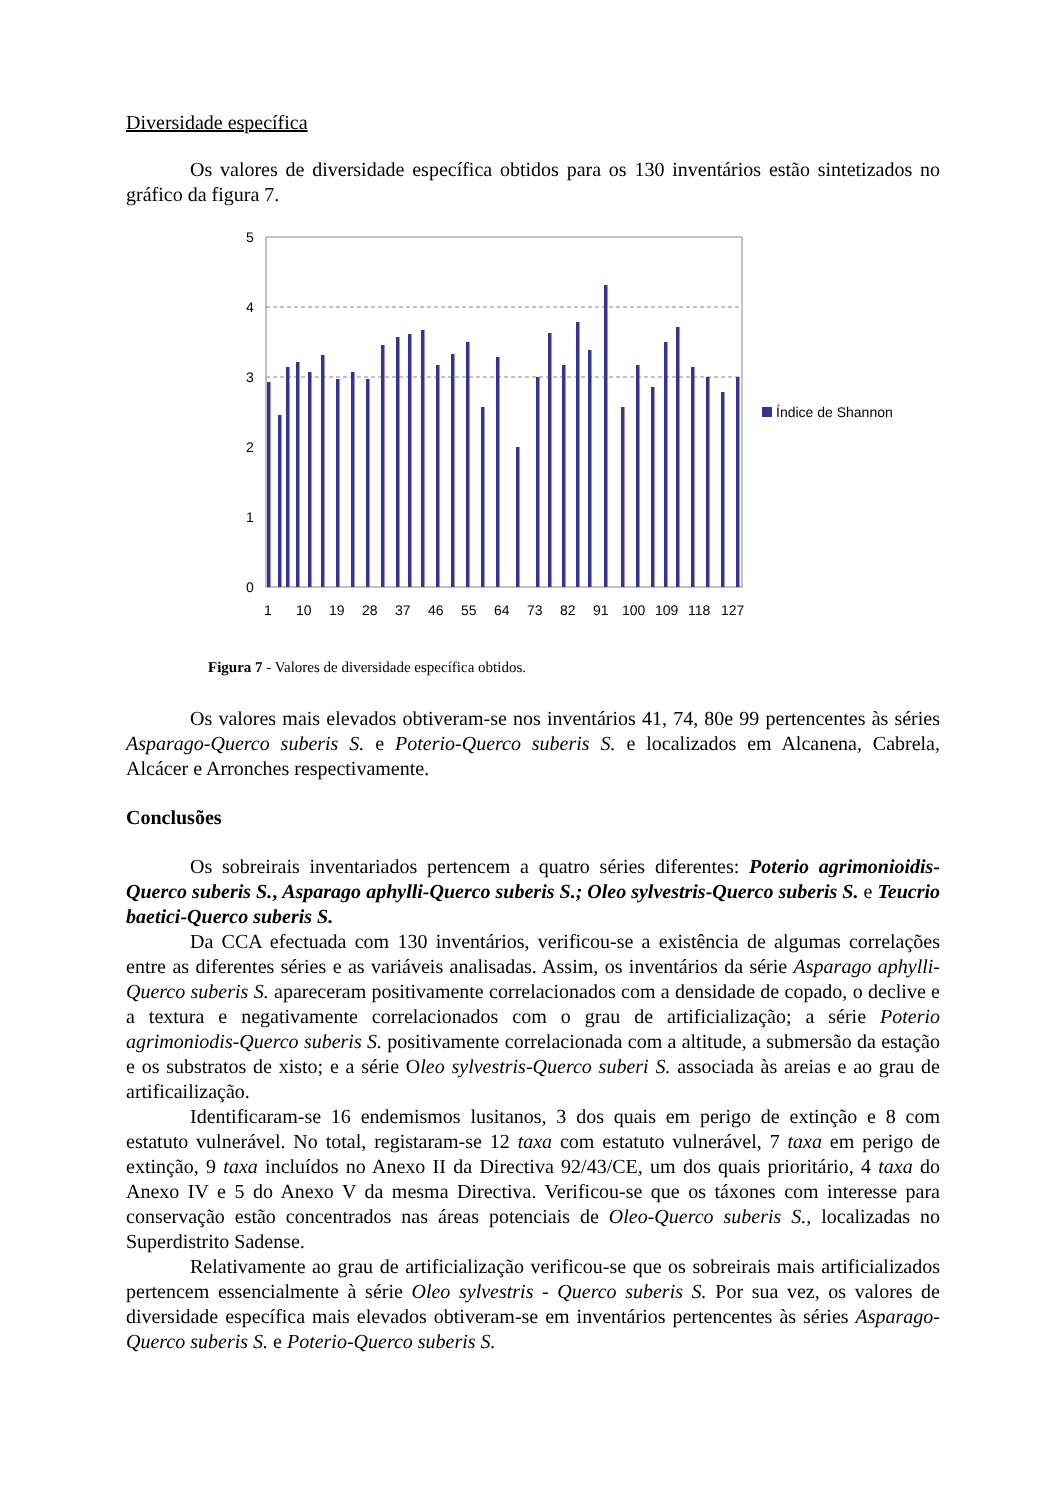Diversidade específica
Os valores de diversidade específica obtidos para os 130 inventários estão sintetizados no gráfico da figura 7.
5
4
3
2
1
0
1
10
19
28
37
46
55
64
73
82
91
100
109
118
127
Índice de Shannon
Figura 7 - Valores de diversidade específica obtidos.
Os valores mais elevados obtiveram-se nos inventários 41, 74, 80e 99 pertencentes às séries Asparago-Querco suberis S. e Poterio-Querco suberis S. e localizados em Alcanena, Cabrela, Alcácer e Arronches respectivamente.
Conclusões
Os sobreirais inventariados pertencem a quatro séries diferentes: Poterio agrimonioidis-Querco suberis S., Asparago aphylli-Querco suberis S.; Oleo sylvestris-Querco suberis S. e Teucrio baetici-Querco suberis S.
Da CCA efectuada com 130 inventários, verificou-se a existência de algumas correlações entre as diferentes séries e as variáveis analisadas. Assim, os inventários da série Asparago aphylli-Querco suberis S. apareceram positivamente correlacionados com a densidade de copado, o declive e a textura e negativamente correlacionados com o grau de artificialização; a série Poterio agrimoniodis-Querco suberis S. positivamente correlacionada com a altitude, a submersão da estação e os substratos de xisto; e a série Oleo sylvestris-Querco suberi S. associada às areias e ao grau de artificailização.
Identificaram-se 16 endemismos lusitanos, 3 dos quais em perigo de extinção e 8 com estatuto vulnerável. No total, registaram-se 12 taxa com estatuto vulnerável, 7 taxa em perigo de extinção, 9 taxa incluídos no Anexo II da Directiva 92/43/CE, um dos quais prioritário, 4 taxa do Anexo IV e 5 do Anexo V da mesma Directiva. Verificou-se que os táxones com interesse para conservação estão concentrados nas áreas potenciais de Oleo-Querco suberis S., localizadas no Superdistrito Sadense.
Relativamente ao grau de artificialização verificou-se que os sobreirais mais artificializados pertencem essencialmente à série Oleo sylvestris - Querco suberis S. Por sua vez, os valores de diversidade específica mais elevados obtiveram-se em inventários pertencentes às séries Asparago-Querco suberis S. e Poterio-Querco suberis S.